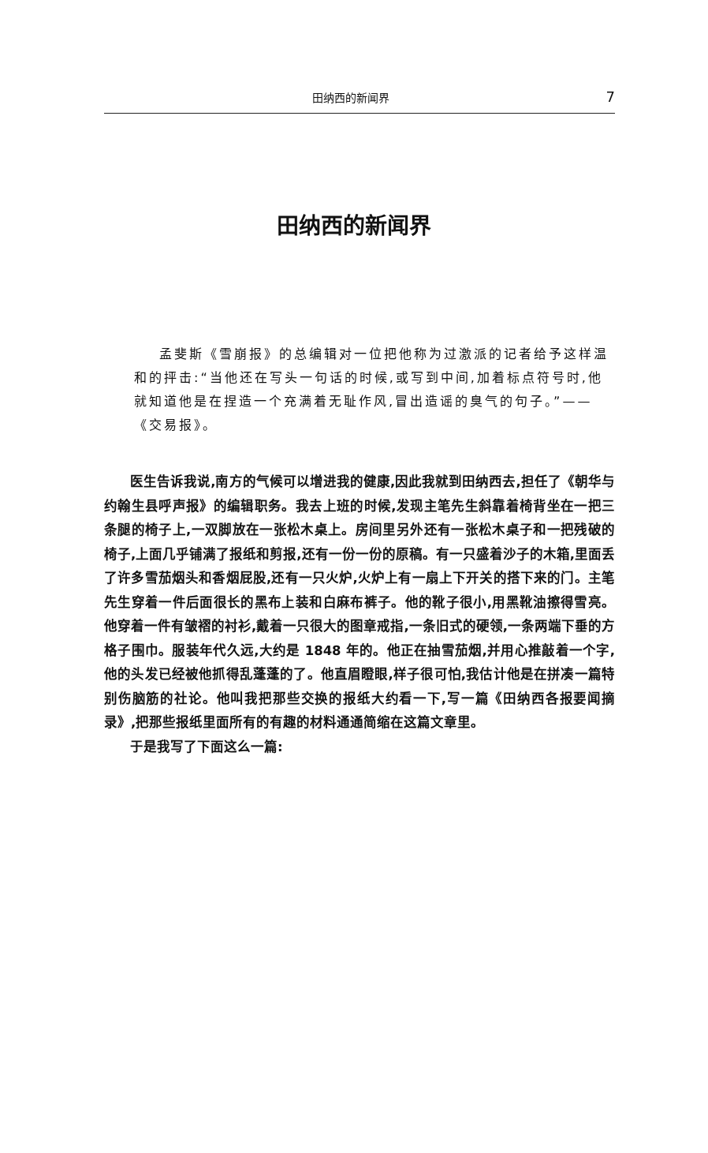田纳西的新闻界 7
田纳西的新闻界
孟斐斯《雪崩报》的总编辑对一位把他称为过激派的记者给予这样温和的抨击:“当他还在写头一句话的时候,或写到中间,加着标点符号时,他就知道他是在捏造一个充满着无耻作风,冒出造谣的臭气的句子。”——《交易报》。
医生告诉我说,南方的气候可以增进我的健康,因此我就到田纳西去,担任了《朝华与约翰生县呼声报》的编辑职务。我去上班的时候,发现主笔先生斜靠着椅背坐在一把三条腿的椅子上,一双脚放在一张松木桌上。房间里另外还有一张松木桌子和一把残破的椅子,上面几乎铺满了报纸和剪报,还有一份一份的原稿。有一只盛着沙子的木箱,里面丢了许多雪茄烟头和香烟屁股,还有一只火炉,火炉上有一扇上下开关的搭下来的门。主笔先生穿着一件后面很长的黑布上装和白麻布裤子。他的靴子很小,用黑靴油擦得雪亮。他穿着一件有皱褶的衬衫,戴着一只很大的图章戒指,一条旧式的硬领,一条两端下垂的方格子围巾。服装年代久远,大约是 1848 年的。他正在抽雪茄烟,并用心推敲着一个字,他的头发已经被他抓得乱蓬蓬的了。他直眉瞪眼,样子很可怕,我估计他是在拼凑一篇特别伤脑筋的社论。他叫我把那些交换的报纸大约看一下,写一篇《田纳西各报要闻摘录》,把那些报纸里面所有的有趣的材料通通简缩在这篇文章里。
于是我写了下面这么一篇: